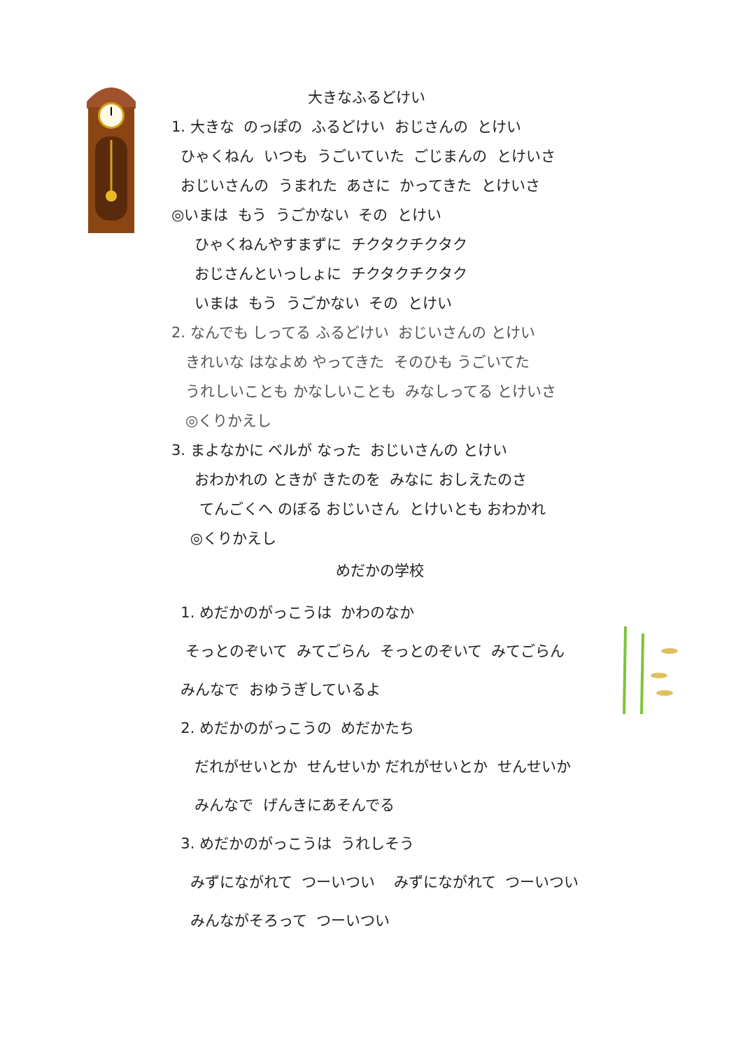大きなふるどけい
1. 大きな のっぽの ふるどけい おじさんの とけい
ひゃくねん いつも うごいていた ごじまんの とけいさ
おじいさんの うまれた あさに かってきた とけいさ
◎いまは もう うごかない その とけい
ひゃくねんやすまずに チクタクチクタク
おじさんといっしょに チクタクチクタク
いまは もう うごかない その とけい
2. なんでも しってる ふるどけい おじいさんの とけい
きれいな はなよめ やってきた そのひも うごいてた
うれしいことも かなしいことも みなしってる とけいさ
◎くりかえし
3. まよなかに ベルが なった おじいさんの とけい
おわかれの ときが きたのを みなに おしえたのさ
てんごくへ のぼる おじいさん とけいとも おわかれ
◎くりかえし
めだかの学校
1. めだかのがっこうは かわのなか
そっとのぞいて みてごらん そっとのぞいて みてごらん
みんなで おゆうぎしているよ
2. めだかのがっこうの めだかたち
だれがせいとか せんせいか だれがせいとか せんせいか
みんなで げんきにあそんでる
3. めだかのがっこうは うれしそう
みずにながれて つーいつい みずにながれて つーいつい
みんながそろって つーいつい